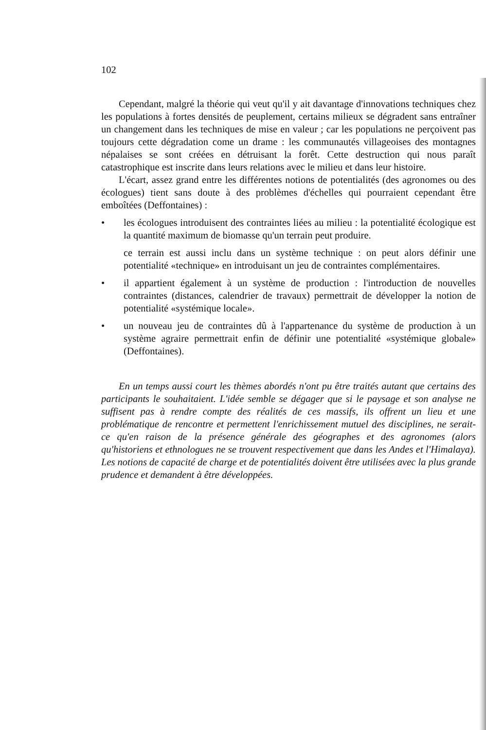102
Cependant, malgré la théorie qui veut qu'il y ait davantage d'innovations techniques chez les populations à fortes densités de peuplement, certains milieux se dégradent sans entraîner un changement dans les techniques de mise en valeur ; car les populations ne perçoivent pas toujours cette dégradation come un drame : les communautés villageoises des montagnes népalaises se sont créées en détruisant la forêt. Cette destruction qui nous paraît catastrophique est inscrite dans leurs relations avec le milieu et dans leur histoire.
L'écart, assez grand entre les différentes notions de potentialités (des agronomes ou des écologues) tient sans doute à des problèmes d'échelles qui pourraient cependant être emboîtées (Deffontaines) :
• les écologues introduisent des contraintes liées au milieu : la potentialité écologique est la quantité maximum de biomasse qu'un terrain peut produire.
ce terrain est aussi inclu dans un système technique : on peut alors définir une potentialité «technique» en introduisant un jeu de contraintes complémentaires.
• il appartient également à un système de production : l'introduction de nouvelles contraintes (distances, calendrier de travaux) permettrait de développer la notion de potentialité «systémique locale».
• un nouveau jeu de contraintes dû à l'appartenance du système de production à un système agraire permettrait enfin de définir une potentialité «systémique globale» (Deffontaines).
En un temps aussi court les thèmes abordés n'ont pu être traités autant que certains des participants le souhaitaient. L'idée semble se dégager que si le paysage et son analyse ne suffisent pas à rendre compte des réalités de ces massifs, ils offrent un lieu et une problématique de rencontre et permettent l'enrichissement mutuel des disciplines, ne serait-ce qu'en raison de la présence générale des géographes et des agronomes (alors qu'historiens et ethnologues ne se trouvent respectivement que dans les Andes et l'Himalaya). Les notions de capacité de charge et de potentialités doivent être utilisées avec la plus grande prudence et demandent à être développées.